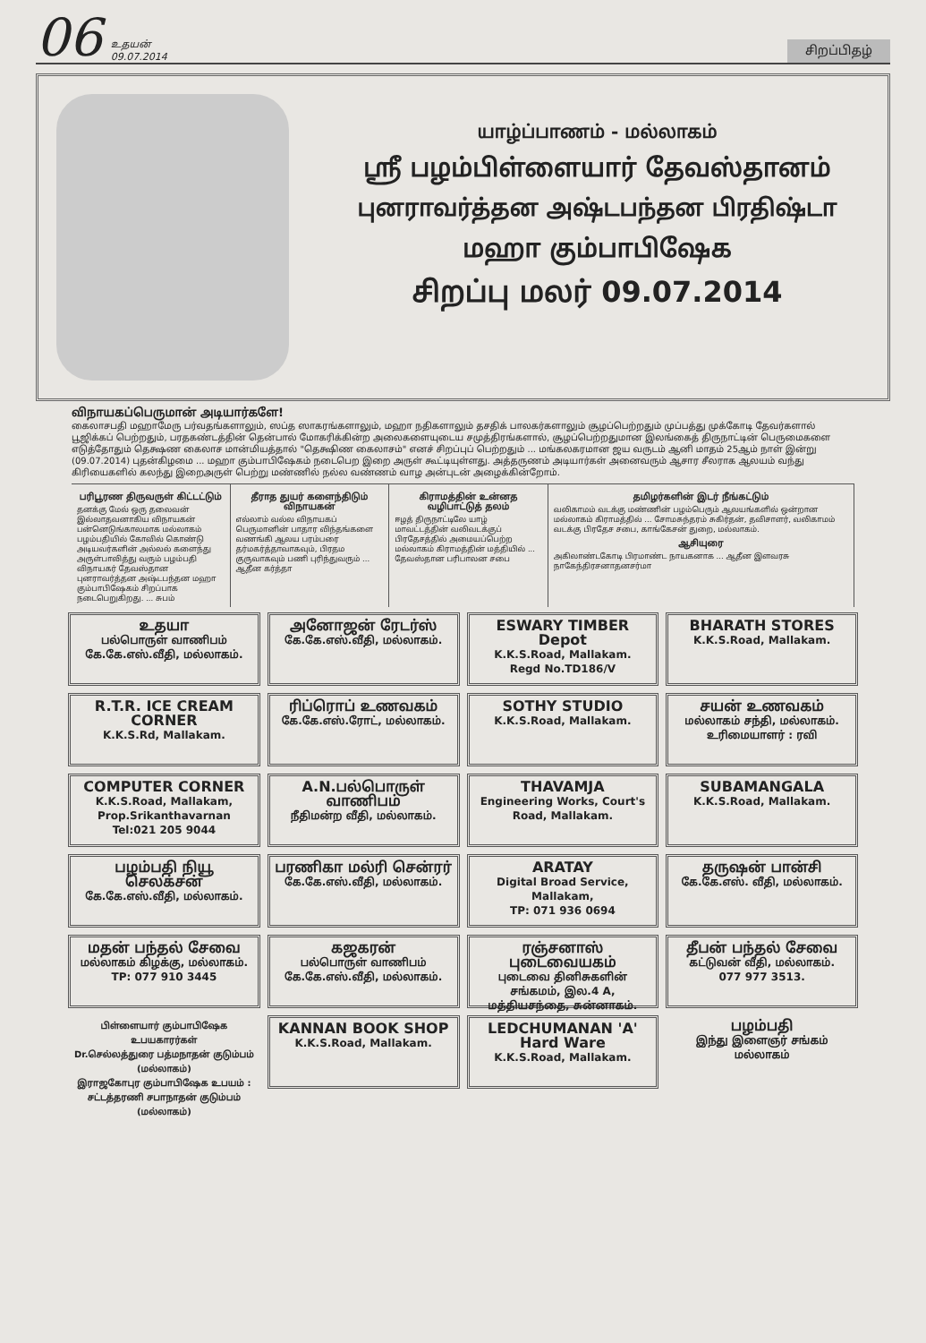06 உதயன்
09.07.2014 சிறப்பிதழ்
யாழ்ப்பாணம் - மல்லாகம்
ஸ்ரீ பழம்பிள்ளையார் தேவஸ்தானம்
புனராவர்த்தன அஷ்டபந்தன பிரதிஷ்டா
மஹா கும்பாபிஷேக
சிறப்பு மலர் 09.07.2014
விநாயகப்பெருமான் அடியார்களே!
கைலாசபதி மஹாமேரு பர்வதங்களாலும், ஸப்த ஸாகரங்களாலும், மஹா நதிகளாலும் தசதிக் பாலகர்களாலும் சூழப்பெற்றதும் முப்பத்து முக்கோடி தேவர்களால் பூஜிக்கப் பெற்றதும், பரதகண்டத்தின் தென்பால் மோகரிக்கின்ற அலைகளையுடைய சமுத்திரங்களால், சூழப்பெற்றதுமான இலங்கைத் திருநாட்டின் பெருமைகளை எடுத்தோதும் தெக்ஷண கைலாச மான்மியத்தால் "தெக்ஷிண கைலாசம்" எனச் சிறப்புப் பெற்றதும் ... மங்கலகரமான ஜய வருடம் ஆனி மாதம் 25ஆம் நாள் இன்று (09.07.2014) புதன்கிழமை ... மஹா கும்பாபிஷேகம் நடைபெற இறை அருள் கூட்டியுள்ளது. அத்தருணம் அடியார்கள் அனைவரும் ஆசார சீலராக ஆலயம் வந்து கிரியைகளில் கலந்து இறைஅருள் பெற்று மண்ணில் நல்ல வண்ணம் வாழ அன்புடன் அழைக்கின்றோம்.
பரிபூரண திருவருள் கிட்டட்டும்
தனக்கு மேல் ஒரு தலைவன் இல்லாதவனாகிய விநாயகன் பன்னெடுங்காலமாக மல்லாகம் பழம்பதியில் கோவில் கொண்டு அடியவர்களின் அல்லல் களைந்து அருள்பாலித்து வரும் பழம்பதி விநாயகர் தேவஸ்தான புனராவர்த்தன அஷ்டபந்தன மஹா கும்பாபிஷேகம் சிறப்பாக நடைபெறுகிறது. ... சுபம்
தீராத துயர் களைந்திடும் விநாயகன்
எல்லாம் வல்ல விநாயகப் பெருமானின் பாதார விந்தங்களை வணங்கி ஆலய பரம்பரை தர்மகர்த்தாவாகவும், பிரதம குருவாகவும் பணி புரிந்துவரும் ... ஆதீன கர்த்தா
கிராமத்தின் உன்னத வழிபாட்டுத் தலம்
ஈழத் திருநாட்டிலே யாழ் மாவட்டத்தின் வலிவடக்குப் பிரதேசத்தில் அமையப்பெற்ற மல்லாகம் கிராமத்தின் மத்தியில் ... தேவஸ்தான பரிபாலன சபை
தமிழர்களின் இடர் நீங்கட்டும்
வலிகாமம் வடக்கு மண்ணின் பழம்பெரும் ஆலயங்களில் ஒன்றான மல்லாகம் கிராமத்தில் ... சோமசுந்தரம் சுகிர்தன், தவிசாளர், வலிகாமம் வடக்கு பிரதேச சபை, காங்கேசன் துறை, மல்லாகம்.
ஆசியுரை
அகிலாண்டகோடி பிரமாண்ட நாயகனாக ... ஆதீன இளவரசு நாகேந்திரசனாதனசர்மா
உதயா
பல்பொருள் வாணிபம்
கே.கே.எஸ்.வீதி, மல்லாகம்.
அனோஜன் ரேடர்ஸ்
கே.கே.எஸ்.வீதி, மல்லாகம்.
ESWARY TIMBER Depot
K.K.S.Road, Mallakam.
Regd No.TD186/V
BHARATH STORES
K.K.S.Road, Mallakam.
R.T.R. ICE CREAM CORNER
K.K.S.Rd, Mallakam.
ரிப்ரொப் உணவகம்
கே.கே.எஸ்.ரோட், மல்லாகம்.
SOTHY STUDIO
K.K.S.Road, Mallakam.
சயன் உணவகம்
மல்லாகம் சந்தி, மல்லாகம்.
உரிமையாளர் : ரவி
COMPUTER CORNER
K.K.S.Road, Mallakam, Prop.Srikanthavarnan
Tel:021 205 9044
A.N.பல்பொருள் வாணிபம்
நீதிமன்ற வீதி, மல்லாகம்.
THAVAMJA
Engineering Works, Court's Road, Mallakam.
SUBAMANGALA
K.K.S.Road, Mallakam.
பழம்பதி நியூ செலக்சன்
கே.கே.எஸ்.வீதி, மல்லாகம்.
பரணிகா மல்ரி சென்ரர்
கே.கே.எஸ்.வீதி, மல்லாகம்.
ARATAY
Digital Broad Service, Mallakam,
TP: 071 936 0694
தருஷன் பான்சி
கே.கே.எஸ். வீதி, மல்லாகம்.
மதன் பந்தல் சேவை
மல்லாகம் கிழக்கு, மல்லாகம்.
TP: 077 910 3445
கஜகரன்
பல்பொருள் வாணிபம்
கே.கே.எஸ்.வீதி, மல்லாகம்.
ரஞ்சனாஸ் புடைவையகம்
புடைவை தினிசுகளின் சங்கமம், இல.4 A, மத்தியசந்தை, சுன்னாகம்.
தீபன் பந்தல் சேவை
கட்டுவன் வீதி, மல்லாகம்.
077 977 3513.
பிள்ளையார் கும்பாபிஷேக உபயகாரர்கள்
Dr.செல்லத்துரை பத்மநாதன் குடும்பம் (மல்லாகம்)
இராஜகோபுர கும்பாபிஷேக உபயம் : சட்டத்தரணி சபாநாதன் குடும்பம் (மல்லாகம்)
KANNAN BOOK SHOP
K.K.S.Road, Mallakam.
LEDCHUMANAN 'A' Hard Ware
K.K.S.Road, Mallakam.
பழம்பதி
இந்து இளைஞர் சங்கம் மல்லாகம்